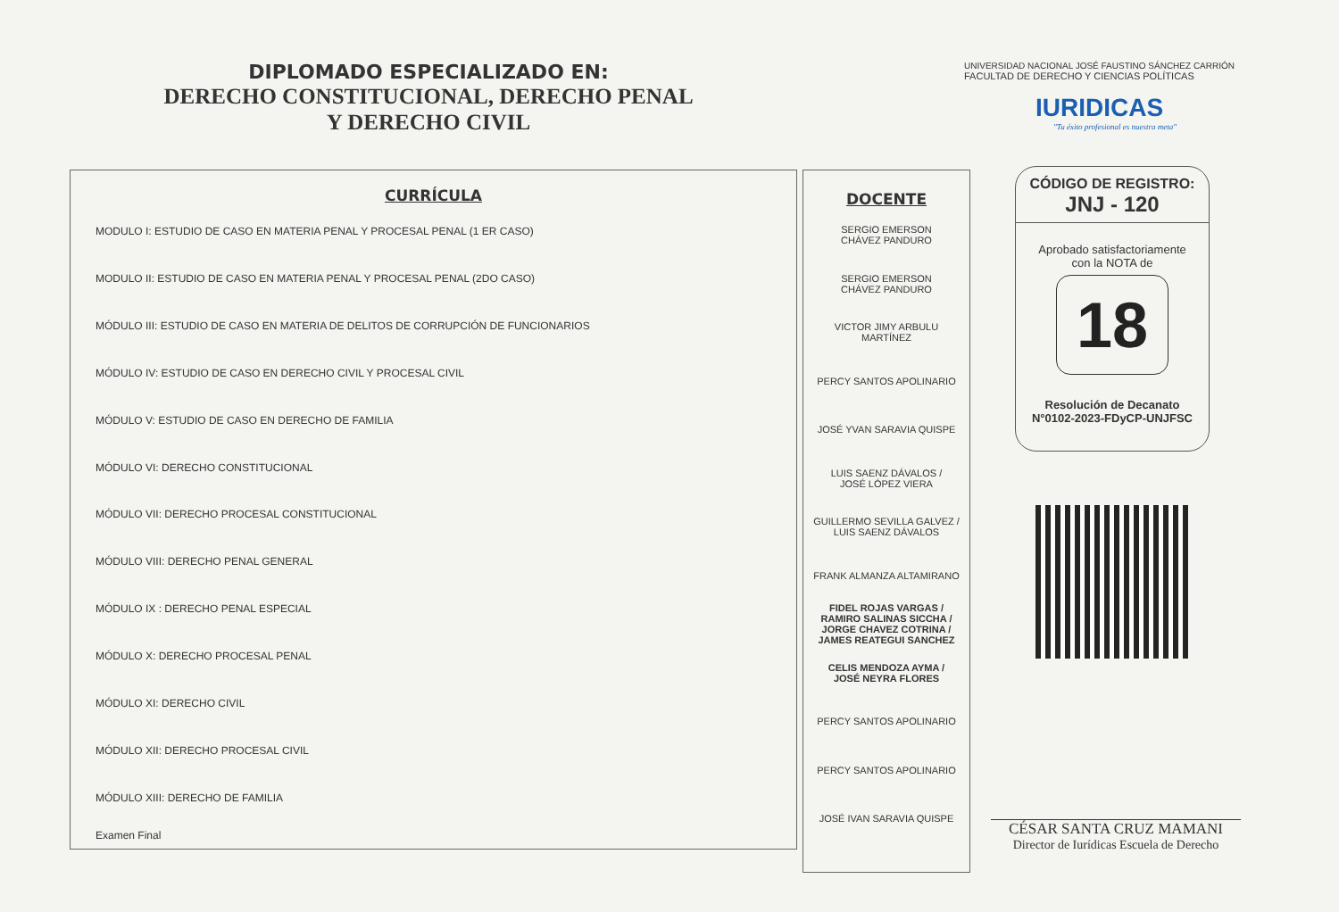DIPLOMADO ESPECIALIZADO EN:
DERECHO CONSTITUCIONAL, DERECHO PENAL
Y DERECHO CIVIL
UNIVERSIDAD NACIONAL JOSÉ FAUSTINO SÁNCHEZ CARRIÓN
FACULTAD DE DERECHO Y CIENCIAS POLÍTICAS
IURIDICAS
"Tu éxito profesional es nuestra meta"
| CURRÍCULA |
| --- |
| MODULO I: ESTUDIO DE CASO EN MATERIA PENAL Y PROCESAL PENAL (1 ER CASO) |
| MODULO II: ESTUDIO DE CASO EN MATERIA PENAL Y PROCESAL PENAL (2DO CASO) |
| MÓDULO III: ESTUDIO DE CASO EN MATERIA DE DELITOS DE CORRUPCIÓN DE FUNCIONARIOS |
| MÓDULO IV: ESTUDIO DE CASO EN DERECHO CIVIL Y PROCESAL CIVIL |
| MÓDULO V: ESTUDIO DE CASO EN DERECHO DE FAMILIA |
| MÓDULO VI: DERECHO CONSTITUCIONAL |
| MÓDULO VII: DERECHO PROCESAL CONSTITUCIONAL |
| MÓDULO VIII: DERECHO PENAL GENERAL |
| MÓDULO IX : DERECHO PENAL ESPECIAL |
| MÓDULO X: DERECHO PROCESAL PENAL |
| MÓDULO XI: DERECHO CIVIL |
| MÓDULO XII: DERECHO PROCESAL CIVIL |
| MÓDULO XIII: DERECHO DE FAMILIA |
| Examen Final |
| DOCENTE |
| --- |
| SERGIO EMERSON CHÁVEZ PANDURO |
| SERGIO EMERSON CHÁVEZ PANDURO |
| VICTOR JIMY ARBULU MARTÍNEZ |
| PERCY SANTOS APOLINARIO |
| JOSÉ YVAN SARAVIA QUISPE |
| LUIS SAENZ DÁVALOS / JOSÉ LÓPEZ VIERA |
| GUILLERMO SEVILLA GALVEZ / LUIS SAENZ DÁVALOS |
| FRANK ALMANZA ALTAMIRANO |
| FIDEL ROJAS VARGAS / RAMIRO SALINAS SICCHA / JORGE CHAVEZ COTRINA / JAMES REATEGUI SANCHEZ |
| CELIS MENDOZA AYMA / JOSÉ NEYRA FLORES |
| PERCY SANTOS APOLINARIO |
| PERCY SANTOS APOLINARIO |
| JOSÉ IVAN SARAVIA QUISPE |
CÓDIGO DE REGISTRO:
JNJ - 120
Aprobado satisfactoriamente
con la NOTA de
18
Resolución de Decanato
N°0102-2023-FDyCP-UNJFSC
CÉSAR SANTA CRUZ MAMANI
Director de Iurídicas Escuela de Derecho